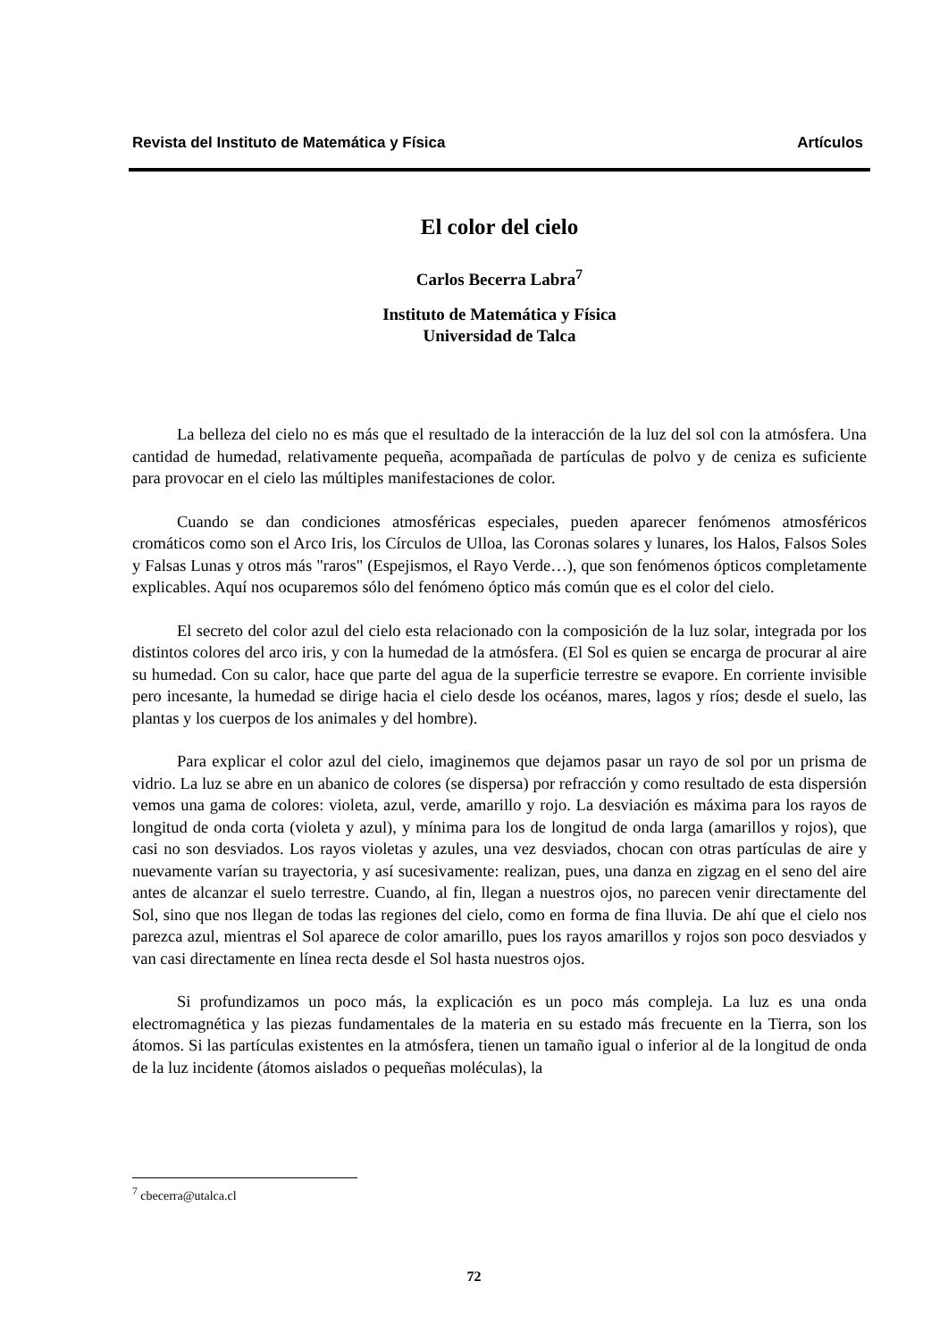Revista del Instituto de Matemática y Física Artículos
El color del cielo
Carlos Becerra Labra<sup>7</sup>
Instituto de Matemática y Física
Universidad de Talca
La belleza del cielo no es más que el resultado de la interacción de la luz del sol con la atmósfera. Una cantidad de humedad, relativamente pequeña, acompañada de partículas de polvo y de ceniza es suficiente para provocar en el cielo las múltiples manifestaciones de color.
Cuando se dan condiciones atmosféricas especiales, pueden aparecer fenómenos atmosféricos cromáticos como son el Arco Iris, los Círculos de Ulloa, las Coronas solares y lunares, los Halos, Falsos Soles y Falsas Lunas y otros más "raros" (Espejismos, el Rayo Verde…), que son fenómenos ópticos completamente explicables. Aquí nos ocuparemos sólo del fenómeno óptico más común que es el color del cielo.
El secreto del color azul del cielo esta relacionado con la composición de la luz solar, integrada por los distintos colores del arco iris, y con la humedad de la atmósfera. (El Sol es quien se encarga de procurar al aire su humedad. Con su calor, hace que parte del agua de la superficie terrestre se evapore. En corriente invisible pero incesante, la humedad se dirige hacia el cielo desde los océanos, mares, lagos y ríos; desde el suelo, las plantas y los cuerpos de los animales y del hombre).
Para explicar el color azul del cielo, imaginemos que dejamos pasar un rayo de sol por un prisma de vidrio. La luz se abre en un abanico de colores (se dispersa) por refracción y como resultado de esta dispersión vemos una gama de colores: violeta, azul, verde, amarillo y rojo. La desviación es máxima para los rayos de longitud de onda corta (violeta y azul), y mínima para los de longitud de onda larga (amarillos y rojos), que casi no son desviados. Los rayos violetas y azules, una vez desviados, chocan con otras partículas de aire y nuevamente varían su trayectoria, y así sucesivamente: realizan, pues, una danza en zigzag en el seno del aire antes de alcanzar el suelo terrestre. Cuando, al fin, llegan a nuestros ojos, no parecen venir directamente del Sol, sino que nos llegan de todas las regiones del cielo, como en forma de fina lluvia. De ahí que el cielo nos parezca azul, mientras el Sol aparece de color amarillo, pues los rayos amarillos y rojos son poco desviados y van casi directamente en línea recta desde el Sol hasta nuestros ojos.
Si profundizamos un poco más, la explicación es un poco más compleja. La luz es una onda electromagnética y las piezas fundamentales de la materia en su estado más frecuente en la Tierra, son los átomos. Si las partículas existentes en la atmósfera, tienen un tamaño igual o inferior al de la longitud de onda de la luz incidente (átomos aislados o pequeñas moléculas), la
<sup>7</sup> cbecerra@utalca.cl
72